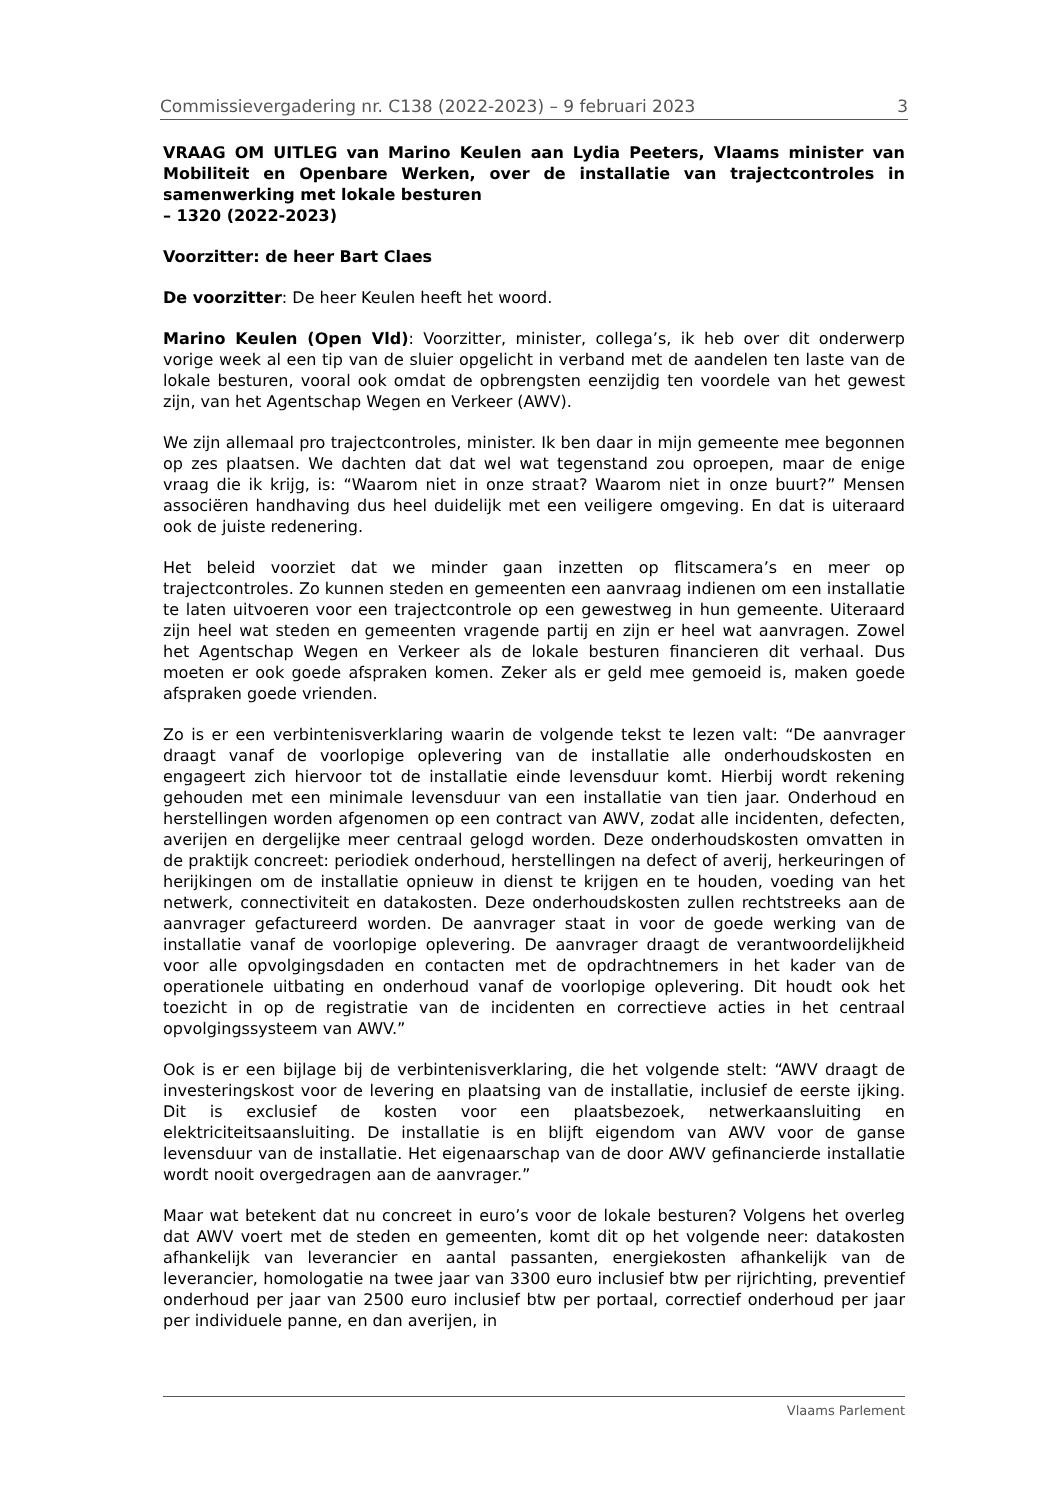Commissievergadering nr. C138 (2022-2023) – 9 februari 2023 3
VRAAG OM UITLEG van Marino Keulen aan Lydia Peeters, Vlaams minister van Mobiliteit en Openbare Werken, over de installatie van trajectcontroles in samenwerking met lokale besturen
– 1320 (2022-2023)
Voorzitter: de heer Bart Claes
De voorzitter: De heer Keulen heeft het woord.
Marino Keulen (Open Vld): Voorzitter, minister, collega’s, ik heb over dit onderwerp vorige week al een tip van de sluier opgelicht in verband met de aandelen ten laste van de lokale besturen, vooral ook omdat de opbrengsten eenzijdig ten voordele van het gewest zijn, van het Agentschap Wegen en Verkeer (AWV).
We zijn allemaal pro trajectcontroles, minister. Ik ben daar in mijn gemeente mee begonnen op zes plaatsen. We dachten dat dat wel wat tegenstand zou oproepen, maar de enige vraag die ik krijg, is: “Waarom niet in onze straat? Waarom niet in onze buurt?” Mensen associëren handhaving dus heel duidelijk met een veiligere omgeving. En dat is uiteraard ook de juiste redenering.
Het beleid voorziet dat we minder gaan inzetten op flitscamera’s en meer op trajectcontroles. Zo kunnen steden en gemeenten een aanvraag indienen om een installatie te laten uitvoeren voor een trajectcontrole op een gewestweg in hun gemeente. Uiteraard zijn heel wat steden en gemeenten vragende partij en zijn er heel wat aanvragen. Zowel het Agentschap Wegen en Verkeer als de lokale besturen financieren dit verhaal. Dus moeten er ook goede afspraken komen. Zeker als er geld mee gemoeid is, maken goede afspraken goede vrienden.
Zo is er een verbintenisverklaring waarin de volgende tekst te lezen valt: “De aanvrager draagt vanaf de voorlopige oplevering van de installatie alle onderhoudskosten en engageert zich hiervoor tot de installatie einde levensduur komt. Hierbij wordt rekening gehouden met een minimale levensduur van een installatie van tien jaar. Onderhoud en herstellingen worden afgenomen op een contract van AWV, zodat alle incidenten, defecten, averijen en dergelijke meer centraal gelogd worden. Deze onderhoudskosten omvatten in de praktijk concreet: periodiek onderhoud, herstellingen na defect of averij, herkeuringen of herijkingen om de installatie opnieuw in dienst te krijgen en te houden, voeding van het netwerk, connectiviteit en datakosten. Deze onderhoudskosten zullen rechtstreeks aan de aanvrager gefactureerd worden. De aanvrager staat in voor de goede werking van de installatie vanaf de voorlopige oplevering. De aanvrager draagt de verantwoordelijkheid voor alle opvolgingsdaden en contacten met de opdrachtnemers in het kader van de operationele uitbating en onderhoud vanaf de voorlopige oplevering. Dit houdt ook het toezicht in op de registratie van de incidenten en correctieve acties in het centraal opvolgingssysteem van AWV.”
Ook is er een bijlage bij de verbintenisverklaring, die het volgende stelt: “AWV draagt de investeringskost voor de levering en plaatsing van de installatie, inclusief de eerste ijking. Dit is exclusief de kosten voor een plaatsbezoek, netwerkaansluiting en elektriciteitsaansluiting. De installatie is en blijft eigendom van AWV voor de ganse levensduur van de installatie. Het eigenaarschap van de door AWV gefinancierde installatie wordt nooit overgedragen aan de aanvrager.”
Maar wat betekent dat nu concreet in euro’s voor de lokale besturen? Volgens het overleg dat AWV voert met de steden en gemeenten, komt dit op het volgende neer: datakosten afhankelijk van leverancier en aantal passanten, energiekosten afhankelijk van de leverancier, homologatie na twee jaar van 3300 euro inclusief btw per rijrichting, preventief onderhoud per jaar van 2500 euro inclusief btw per portaal, correctief onderhoud per jaar per individuele panne, en dan averijen, in
Vlaams Parlement